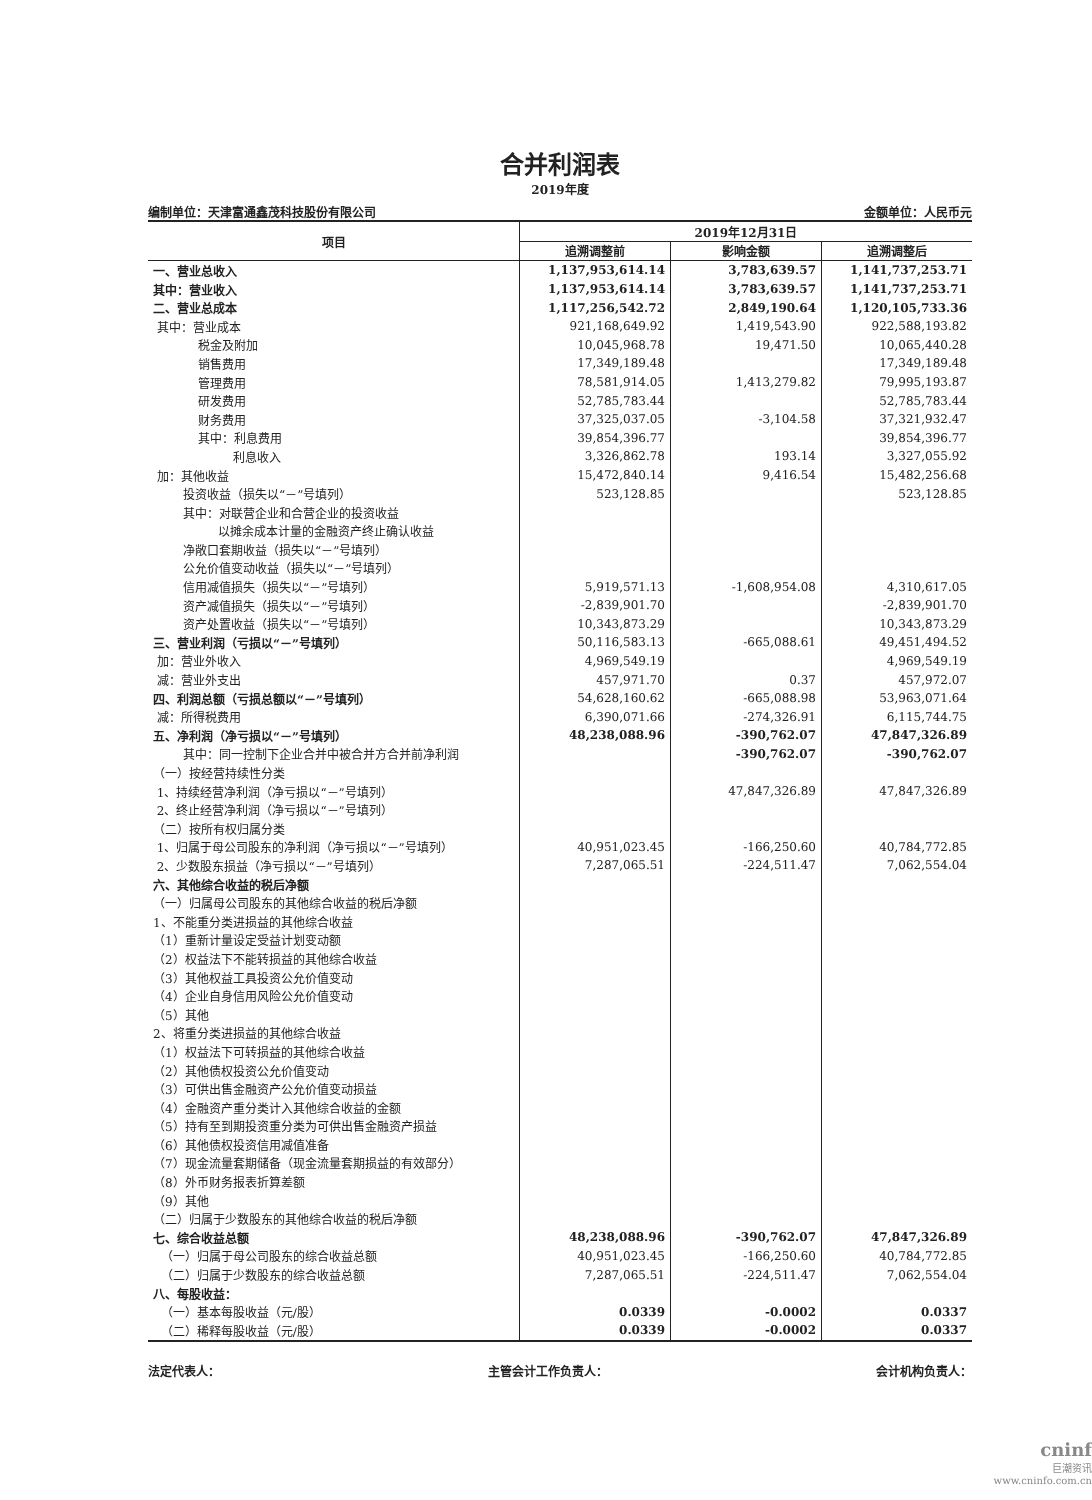合并利润表
2019年度
编制单位：天津富通鑫茂科技股份有限公司 金额单位：人民币元
| 项目 | 2019年12月31日 | | |
| --- | --- | --- | --- |
| | 追溯调整前 | 影响金额 | 追溯调整后 |
| 一、营业总收入 | 1,137,953,614.14 | 3,783,639.57 | 1,141,737,253.71 |
| 其中：营业收入 | 1,137,953,614.14 | 3,783,639.57 | 1,141,737,253.71 |
| 二、营业总成本 | 1,117,256,542.72 | 2,849,190.64 | 1,120,105,733.36 |
| 其中：营业成本 | 921,168,649.92 | 1,419,543.90 | 922,588,193.82 |
| 税金及附加 | 10,045,968.78 | 19,471.50 | 10,065,440.28 |
| 销售费用 | 17,349,189.48 | | 17,349,189.48 |
| 管理费用 | 78,581,914.05 | 1,413,279.82 | 79,995,193.87 |
| 研发费用 | 52,785,783.44 | | 52,785,783.44 |
| 财务费用 | 37,325,037.05 | -3,104.58 | 37,321,932.47 |
| 其中：利息费用 | 39,854,396.77 | | 39,854,396.77 |
| 利息收入 | 3,326,862.78 | 193.14 | 3,327,055.92 |
| 加：其他收益 | 15,472,840.14 | 9,416.54 | 15,482,256.68 |
| 投资收益（损失以“－”号填列） | 523,128.85 | | 523,128.85 |
| 其中：对联营企业和合营企业的投资收益 | | | |
| 以摊余成本计量的金融资产终止确认收益 | | | |
| 净敞口套期收益（损失以“－”号填列） | | | |
| 公允价值变动收益（损失以“－”号填列） | | | |
| 信用减值损失（损失以“－”号填列） | 5,919,571.13 | -1,608,954.08 | 4,310,617.05 |
| 资产减值损失（损失以“－”号填列） | -2,839,901.70 | | -2,839,901.70 |
| 资产处置收益（损失以“－”号填列） | 10,343,873.29 | | 10,343,873.29 |
| 三、营业利润（亏损以“－”号填列） | 50,116,583.13 | -665,088.61 | 49,451,494.52 |
| 加：营业外收入 | 4,969,549.19 | | 4,969,549.19 |
| 减：营业外支出 | 457,971.70 | 0.37 | 457,972.07 |
| 四、利润总额（亏损总额以“－”号填列） | 54,628,160.62 | -665,088.98 | 53,963,071.64 |
| 减：所得税费用 | 6,390,071.66 | -274,326.91 | 6,115,744.75 |
| 五、净利润（净亏损以“－”号填列） | 48,238,088.96 | -390,762.07 | 47,847,326.89 |
| 其中：同一控制下企业合并中被合并方合并前净利润 | | -390,762.07 | -390,762.07 |
| （一）按经营持续性分类 | | | |
| 1、持续经营净利润（净亏损以“－”号填列） | | 47,847,326.89 | 47,847,326.89 |
| 2、终止经营净利润（净亏损以“－”号填列） | | | |
| （二）按所有权归属分类 | | | |
| 1、归属于母公司股东的净利润（净亏损以“－”号填列） | 40,951,023.45 | -166,250.60 | 40,784,772.85 |
| 2、少数股东损益（净亏损以“－”号填列） | 7,287,065.51 | -224,511.47 | 7,062,554.04 |
| 六、其他综合收益的税后净额 | | | |
| （一）归属母公司股东的其他综合收益的税后净额 | | | |
| 1、不能重分类进损益的其他综合收益 | | | |
| （1）重新计量设定受益计划变动额 | | | |
| （2）权益法下不能转损益的其他综合收益 | | | |
| （3）其他权益工具投资公允价值变动 | | | |
| （4）企业自身信用风险公允价值变动 | | | |
| （5）其他 | | | |
| 2、将重分类进损益的其他综合收益 | | | |
| （1）权益法下可转损益的其他综合收益 | | | |
| （2）其他债权投资公允价值变动 | | | |
| （3）可供出售金融资产公允价值变动损益 | | | |
| （4）金融资产重分类计入其他综合收益的金额 | | | |
| （5）持有至到期投资重分类为可供出售金融资产损益 | | | |
| （6）其他债权投资信用减值准备 | | | |
| （7）现金流量套期储备（现金流量套期损益的有效部分） | | | |
| （8）外币财务报表折算差额 | | | |
| （9）其他 | | | |
| （二）归属于少数股东的其他综合收益的税后净额 | | | |
| 七、综合收益总额 | 48,238,088.96 | -390,762.07 | 47,847,326.89 |
| （一）归属于母公司股东的综合收益总额 | 40,951,023.45 | -166,250.60 | 40,784,772.85 |
| （二）归属于少数股东的综合收益总额 | 7,287,065.51 | -224,511.47 | 7,062,554.04 |
| 八、每股收益： | | | |
| （一）基本每股收益（元/股） | 0.0339 | -0.0002 | 0.0337 |
| （二）稀释每股收益（元/股） | 0.0339 | -0.0002 | 0.0337 |
法定代表人： 主管会计工作负责人： 会计机构负责人：
cninf
巨潮资讯
www.cninfo.com.cn